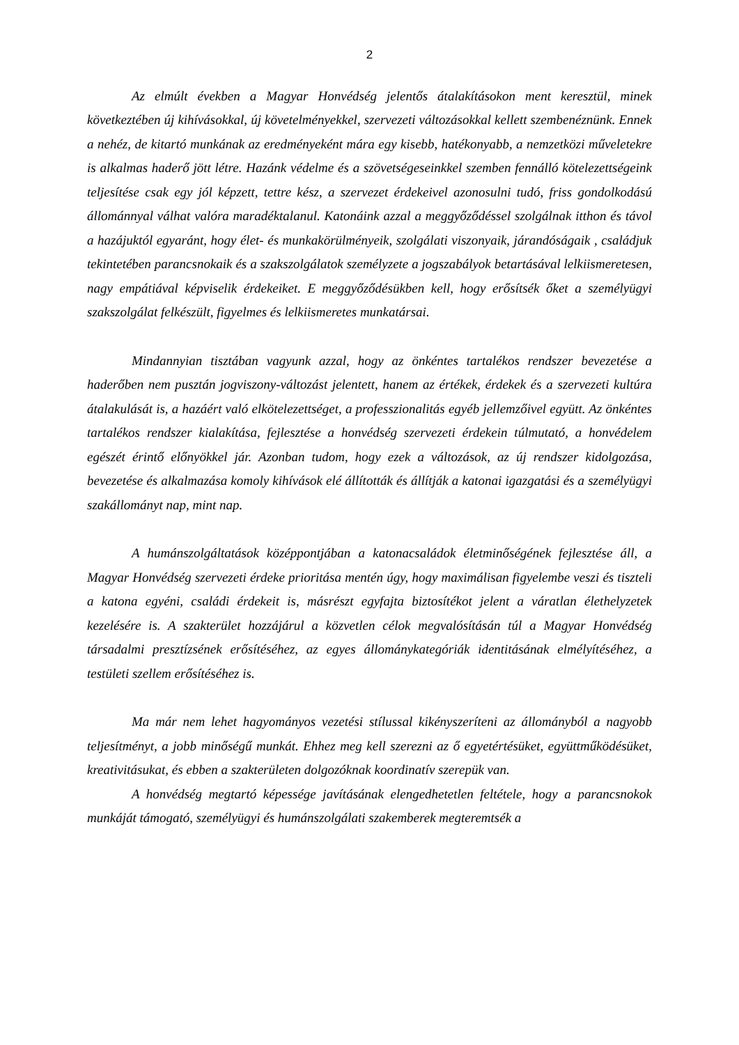2
Az elmúlt években a Magyar Honvédség jelentős átalakításokon ment keresztül, minek következtében új kihívásokkal, új követelményekkel, szervezeti változásokkal kellett szembenéznünk. Ennek a nehéz, de kitartó munkának az eredményeként mára egy kisebb, hatékonyabb, a nemzetközi műveletekre is alkalmas haderő jött létre. Hazánk védelme és a szövetségeseinkkel szemben fennálló kötelezettségeink teljesítése csak egy jól képzett, tettre kész, a szervezet érdekeivel azonosulni tudó, friss gondolkodású állománnyal válhat valóra maradéktalanul. Katonáink azzal a meggyőződéssel szolgálnak itthon és távol a hazájuktól egyaránt, hogy élet- és munkakörülményeik, szolgálati viszonyaik, járandóságaik , családjuk tekintetében parancsnokaik és a szakszolgálatok személyzete a jogszabályok betartásával lelkiismeretesen, nagy empátiával képviselik érdekeiket. E meggyőződésükben kell, hogy erősítsék őket a személyügyi szakszolgálat felkészült, figyelmes és lelkiismeretes munkatársai.
Mindannyian tisztában vagyunk azzal, hogy az önkéntes tartalékos rendszer bevezetése a haderőben nem pusztán jogviszony-változást jelentett, hanem az értékek, érdekek és a szervezeti kultúra átalakulását is, a hazáért való elkötelezettséget, a professzionalitás egyéb jellemzőivel együtt. Az önkéntes tartalékos rendszer kialakítása, fejlesztése a honvédség szervezeti érdekein túlmutató, a honvédelem egészét érintő előnyökkel jár. Azonban tudom, hogy ezek a változások, az új rendszer kidolgozása, bevezetése és alkalmazása komoly kihívások elé állították és állítják a katonai igazgatási és a személyügyi szakállományt nap, mint nap.
A humánszolgáltatások középpontjában a katonacsaládok életminőségének fejlesztése áll, a Magyar Honvédség szervezeti érdeke prioritása mentén úgy, hogy maximálisan figyelembe veszi és tiszteli a katona egyéni, családi érdekeit is, másrészt egyfajta biztosítékot jelent a váratlan élethelyzetek kezelésére is. A szakterület hozzájárul a közvetlen célok megvalósításán túl a Magyar Honvédség társadalmi presztízsének erősítéséhez, az egyes állománykategóriák identitásának elmélyítéséhez, a testületi szellem erősítéséhez is.
Ma már nem lehet hagyományos vezetési stílussal kikényszeríteni az állományból a nagyobb teljesítményt, a jobb minőségű munkát. Ehhez meg kell szerezni az ő egyetértésüket, együttműködésüket, kreativitásukat, és ebben a szakterületen dolgozóknak koordinatív szerepük van.
A honvédség megtartó képessége javításának elengedhetetlen feltétele, hogy a parancsnokok munkáját támogató, személyügyi és humánszolgálati szakemberek megteremtsék a